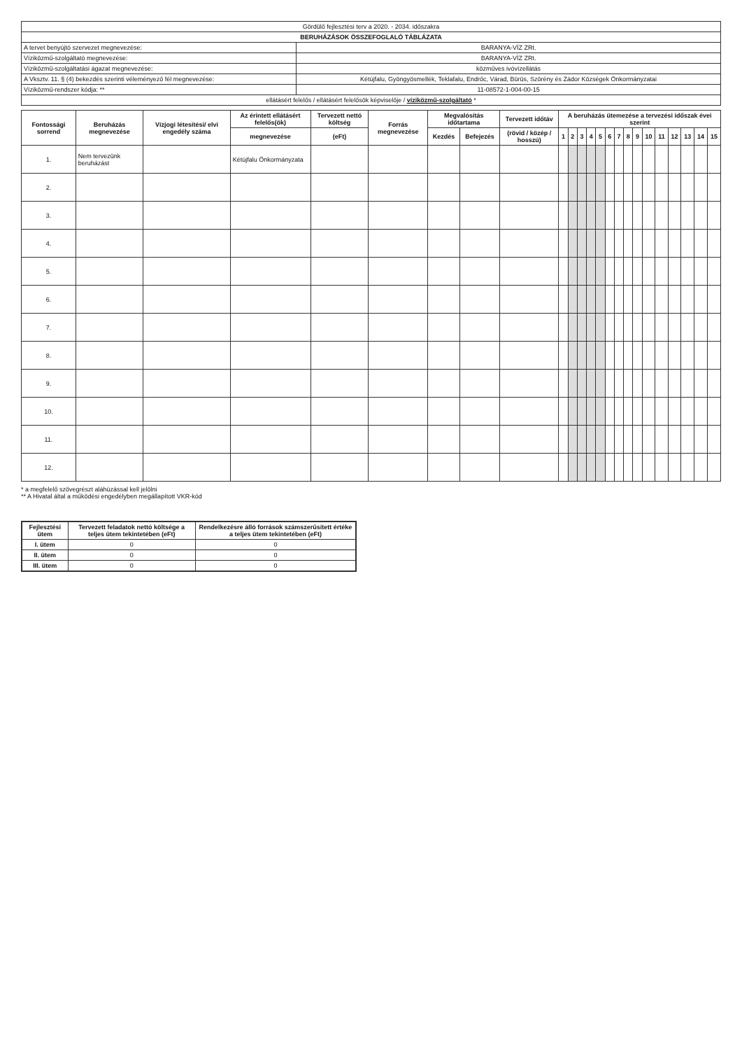| Gördülő fejlesztési terv a 2020. - 2034. időszakra | |
| BERUHÁZÁSOK ÖSSZEFOGLALÓ TÁBLÁZATA | |
| A tervet benyújtó szervezet megnevezése: | BARANYA-VÍZ ZRt. |
| Víziközmű-szolgáltató megnevezése: | BARANYA-VÍZ ZRt. |
| Víziközmű-szolgáltatási ágazat megnevezése: | közműves ivóvízellátás |
| A Vksztv. 11. § (4) bekezdés szerinti véleményező fél megnevezése: | Kétújfalu, Gyöngyösmellék, Teklafalu, Endrőc, Várad, Bürüs, Szörény és Zádor Községek Önkormányzatai |
| Víziközmű-rendszer kódja: ** | 11-08572-1-004-00-15 |
| ellátásért felelős / ellátásért felelősök képviselője / víziközmű-szolgáltató * | |
| Fontossági sorrend | Beruházás megnevezése | Vízjogi létesítési/ elvi engedély száma | Az érintett ellátásért felelős(ök) | Tervezett nettó költség | Forrás megnevezése | Megvalósítás időtartama | | Tervezett időtáv | A beruházás ütemezése a tervezési időszak évei szerint | | | | | | | | | | | | | | |
| --- | --- | --- | --- | --- | --- | --- | --- | --- | --- | --- | --- | --- | --- | --- | --- | --- | --- | --- | --- | --- | --- | --- | --- |
| | | | megnevezése | (eFt) | | Kezdés | Befejezés | (rövid / közép / hosszú) | 1 | 2 | 3 | 4 | 5 | 6 | 7 | 8 | 9 | 10 | 11 | 12 | 13 | 14 | 15 |
| 1. | Nem tervezünk beruházást | | Kétújfalu Önkormányzata | | | | | | | | | | | | | | | | | | | | |
| 2. | | | | | | | | | | | | | | | | | | | | | | | |
| 3. | | | | | | | | | | | | | | | | | | | | | | | |
| 4. | | | | | | | | | | | | | | | | | | | | | | | |
| 5. | | | | | | | | | | | | | | | | | | | | | | | |
| 6. | | | | | | | | | | | | | | | | | | | | | | | |
| 7. | | | | | | | | | | | | | | | | | | | | | | | |
| 8. | | | | | | | | | | | | | | | | | | | | | | | |
| 9. | | | | | | | | | | | | | | | | | | | | | | | |
| 10. | | | | | | | | | | | | | | | | | | | | | | | |
| 11. | | | | | | | | | | | | | | | | | | | | | | | |
| 12. | | | | | | | | | | | | | | | | | | | | | | | |
* a megfelelő szövegrészt aláhúzással kell jelölni
** A Hivatal által a működési engedélyben megállapított VKR-kód
| Fejlesztési ütem | Tervezett feladatok nettó költsége a teljes ütem tekintetében (eFt) | Rendelkezésre álló források számszerűsített értéke a teljes ütem tekintetében (eFt) |
| --- | --- | --- |
| I. ütem | 0 | 0 |
| II. ütem | 0 | 0 |
| III. ütem | 0 | 0 |